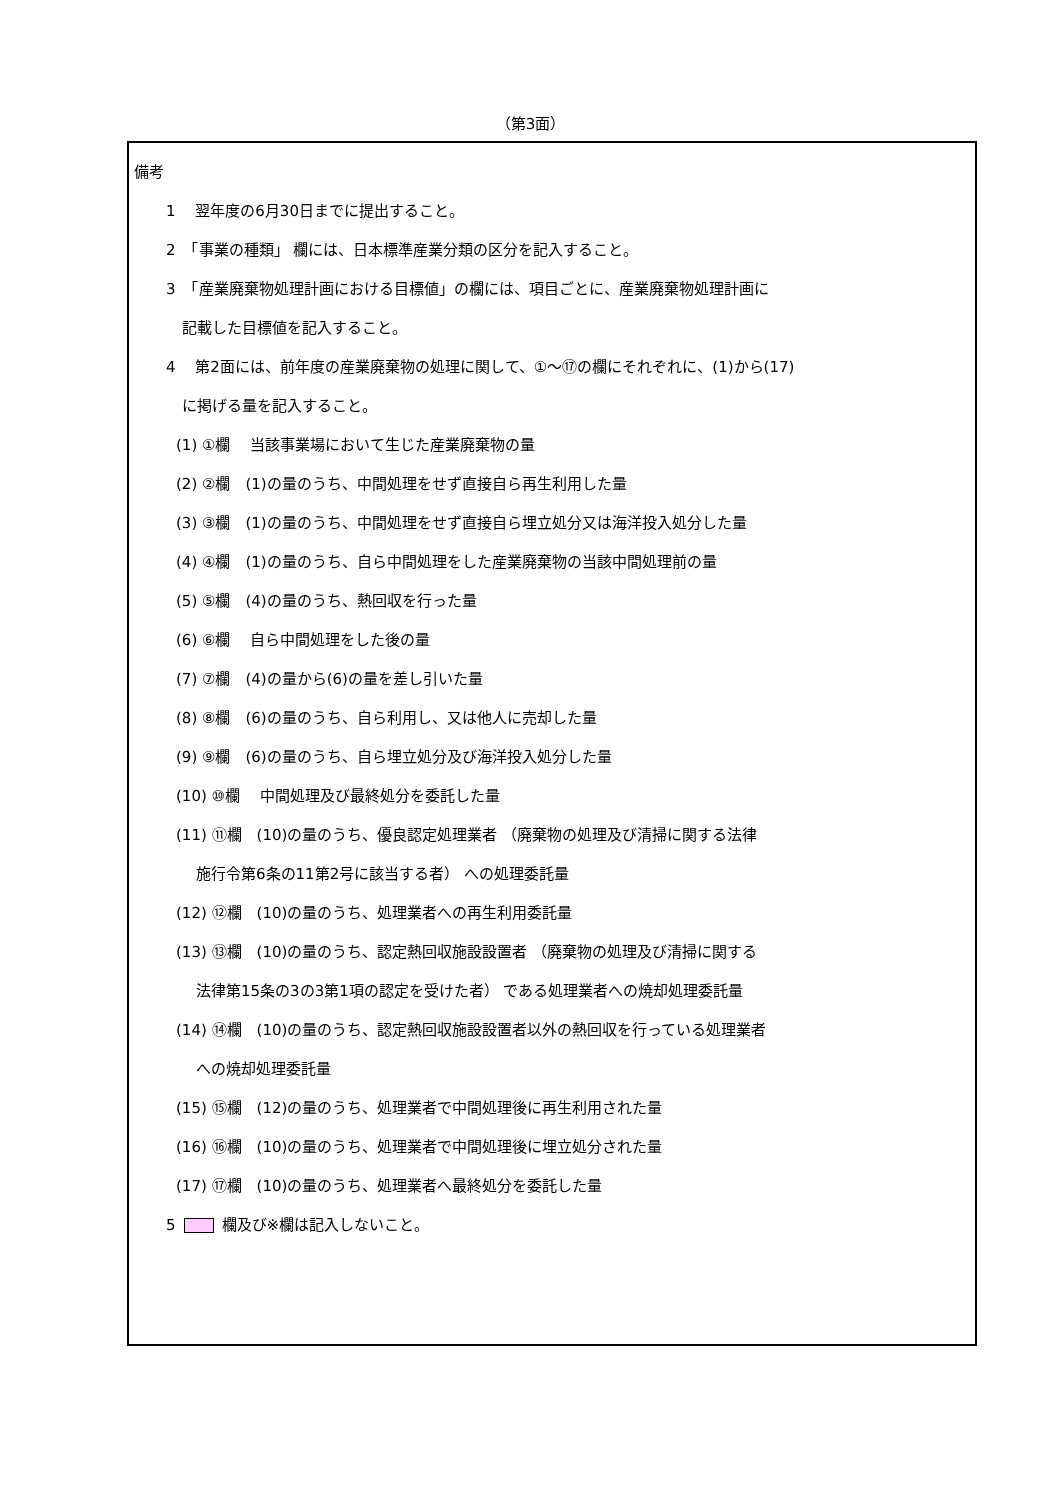（第3面）
備考
1　 翌年度の6月30日までに提出すること。
2　「事業の種類」 欄には、日本標準産業分類の区分を記入すること。
3　「産業廃棄物処理計画における目標値」の欄には、項目ごとに、産業廃棄物処理計画に
記載した目標値を記入すること。
4　 第2面には、前年度の産業廃棄物の処理に関して、①～⑰の欄にそれぞれに、(1)から(17)
に掲げる量を記入すること。
(1) ①欄　 当該事業場において生じた産業廃棄物の量
(2) ②欄　(1)の量のうち、中間処理をせず直接自ら再生利用した量
(3) ③欄　(1)の量のうち、中間処理をせず直接自ら埋立処分又は海洋投入処分した量
(4) ④欄　(1)の量のうち、自ら中間処理をした産業廃棄物の当該中間処理前の量
(5) ⑤欄　(4)の量のうち、熱回収を行った量
(6) ⑥欄　 自ら中間処理をした後の量
(7) ⑦欄　(4)の量から(6)の量を差し引いた量
(8) ⑧欄　(6)の量のうち、自ら利用し、又は他人に売却した量
(9) ⑨欄　(6)の量のうち、自ら埋立処分及び海洋投入処分した量
(10) ⑩欄　 中間処理及び最終処分を委託した量
(11) ⑪欄　(10)の量のうち、優良認定処理業者 （廃棄物の処理及び清掃に関する法律
施行令第6条の11第2号に該当する者） への処理委託量
(12) ⑫欄　(10)の量のうち、処理業者への再生利用委託量
(13) ⑬欄　(10)の量のうち、認定熱回収施設設置者 （廃棄物の処理及び清掃に関する
法律第15条の3の3第1項の認定を受けた者） である処理業者への焼却処理委託量
(14) ⑭欄　(10)の量のうち、認定熱回収施設設置者以外の熱回収を行っている処理業者
への焼却処理委託量
(15) ⑮欄　(12)の量のうち、処理業者で中間処理後に再生利用された量
(16) ⑯欄　(10)の量のうち、処理業者で中間処理後に埋立処分された量
(17) ⑰欄　(10)の量のうち、処理業者へ最終処分を委託した量
5 欄及び※欄は記入しないこと。